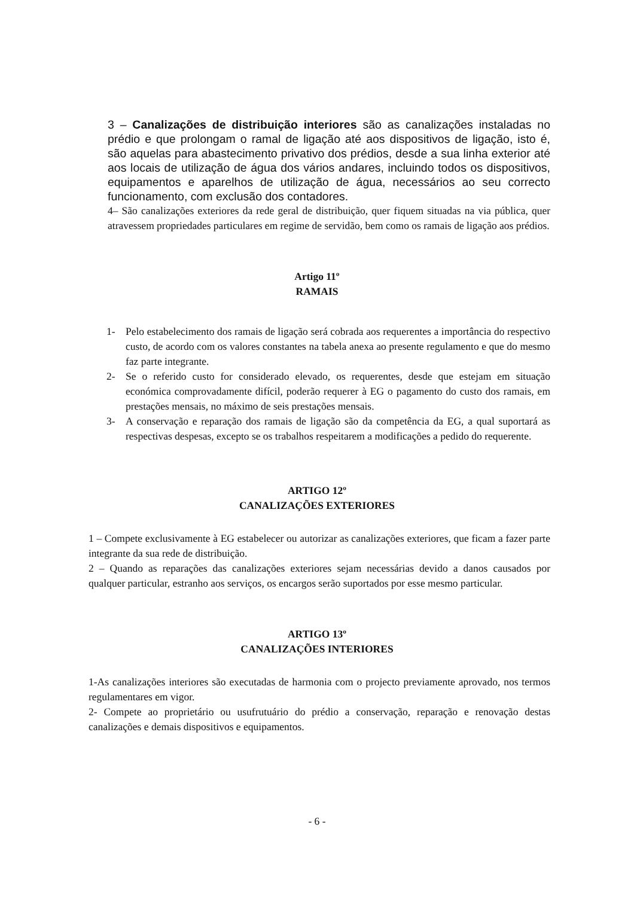3 – Canalizações de distribuição interiores são as canalizações instaladas no prédio e que prolongam o ramal de ligação até aos dispositivos de ligação, isto é, são aquelas para abastecimento privativo dos prédios, desde a sua linha exterior até aos locais de utilização de água dos vários andares, incluindo todos os dispositivos, equipamentos e aparelhos de utilização de água, necessários ao seu correcto funcionamento, com exclusão dos contadores.
4– São canalizações exteriores da rede geral de distribuição, quer fiquem situadas na via pública, quer atravessem propriedades particulares em regime de servidão, bem como os ramais de ligação aos prédios.
Artigo 11º
RAMAIS
1- Pelo estabelecimento dos ramais de ligação será cobrada aos requerentes a importância do respectivo custo, de acordo com os valores constantes na tabela anexa ao presente regulamento e que do mesmo faz parte integrante.
2- Se o referido custo for considerado elevado, os requerentes, desde que estejam em situação económica comprovadamente difícil, poderão requerer à EG o pagamento do custo dos ramais, em prestações mensais, no máximo de seis prestações mensais.
3- A conservação e reparação dos ramais de ligação são da competência da EG, a qual suportará as respectivas despesas, excepto se os trabalhos respeitarem a modificações a pedido do requerente.
ARTIGO 12º
CANALIZAÇÕES EXTERIORES
1 – Compete exclusivamente à EG estabelecer ou autorizar as canalizações exteriores, que ficam a fazer parte integrante da sua rede de distribuição.
2 – Quando as reparações das canalizações exteriores sejam necessárias devido a danos causados por qualquer particular, estranho aos serviços, os encargos serão suportados por esse mesmo particular.
ARTIGO 13º
CANALIZAÇÕES INTERIORES
1-As canalizações interiores são executadas de harmonia com o projecto previamente aprovado, nos termos regulamentares em vigor.
2- Compete ao proprietário ou usufrutuário do prédio a conservação, reparação e renovação destas canalizações e demais dispositivos e equipamentos.
- 6 -